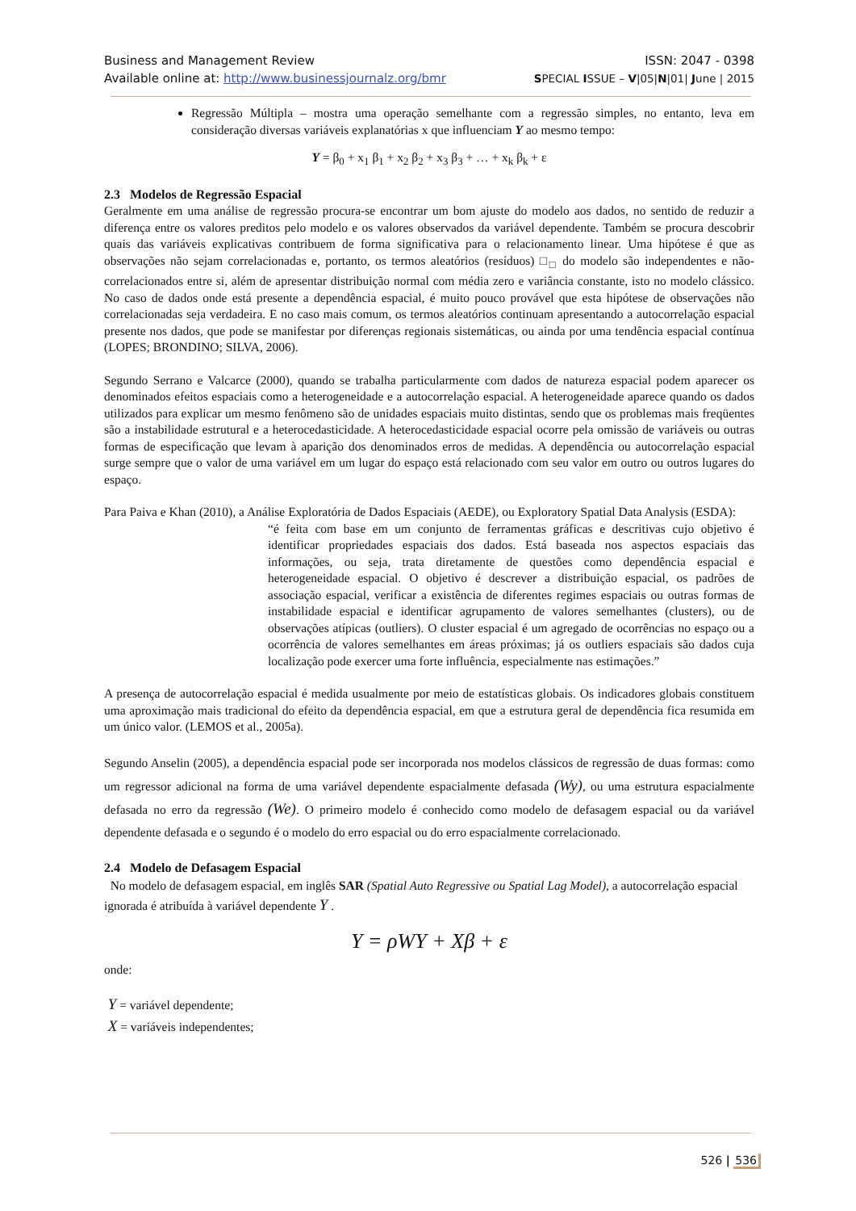Business and Management Review ISSN: 2047 - 0398
Available online at: http://www.businessjournalz.org/bmr SPECIAL ISSUE – V|05|N|01| June | 2015
Regressão Múltipla – mostra uma operação semelhante com a regressão simples, no entanto, leva em consideração diversas variáveis explanatórias x que influenciam Y ao mesmo tempo:
Y = β<sub>0</sub> + x<sub>1</sub> β<sub>1</sub> + x<sub>2</sub> β<sub>2</sub> + x<sub>3</sub> β<sub>3</sub> + … + x<sub>k</sub> β<sub>k</sub> + ε
2.3 Modelos de Regressão Espacial
Geralmente em uma análise de regressão procura-se encontrar um bom ajuste do modelo aos dados, no sentido de reduzir a diferença entre os valores preditos pelo modelo e os valores observados da variável dependente. Também se procura descobrir quais das variáveis explicativas contribuem de forma significativa para o relacionamento linear. Uma hipótese é que as observações não sejam correlacionadas e, portanto, os termos aleatórios (resíduos) □<sub>□</sub> do modelo são independentes e não-correlacionados entre si, além de apresentar distribuição normal com média zero e variância constante, isto no modelo clássico. No caso de dados onde está presente a dependência espacial, é muito pouco provável que esta hipótese de observações não correlacionadas seja verdadeira. E no caso mais comum, os termos aleatórios continuam apresentando a autocorrelação espacial presente nos dados, que pode se manifestar por diferenças regionais sistemáticas, ou ainda por uma tendência espacial contínua (LOPES; BRONDINO; SILVA, 2006).
Segundo Serrano e Valcarce (2000), quando se trabalha particularmente com dados de natureza espacial podem aparecer os denominados efeitos espaciais como a heterogeneidade e a autocorrelação espacial. A heterogeneidade aparece quando os dados utilizados para explicar um mesmo fenômeno são de unidades espaciais muito distintas, sendo que os problemas mais freqüentes são a instabilidade estrutural e a heterocedasticidade. A heterocedasticidade espacial ocorre pela omissão de variáveis ou outras formas de especificação que levam à aparição dos denominados erros de medidas. A dependência ou autocorrelação espacial surge sempre que o valor de uma variável em um lugar do espaço está relacionado com seu valor em outro ou outros lugares do espaço.
Para Paiva e Khan (2010), a Análise Exploratória de Dados Espaciais (AEDE), ou Exploratory Spatial Data Analysis (ESDA):
“é feita com base em um conjunto de ferramentas gráficas e descritivas cujo objetivo é identificar propriedades espaciais dos dados. Está baseada nos aspectos espaciais das informações, ou seja, trata diretamente de questões como dependência espacial e heterogeneidade espacial. O objetivo é descrever a distribuição espacial, os padrões de associação espacial, verificar a existência de diferentes regimes espaciais ou outras formas de instabilidade espacial e identificar agrupamento de valores semelhantes (clusters), ou de observações atípicas (outliers). O cluster espacial é um agregado de ocorrências no espaço ou a ocorrência de valores semelhantes em áreas próximas; já os outliers espaciais são dados cuja localização pode exercer uma forte influência, especialmente nas estimações.”
A presença de autocorrelação espacial é medida usualmente por meio de estatísticas globais. Os indicadores globais constituem uma aproximação mais tradicional do efeito da dependência espacial, em que a estrutura geral de dependência fica resumida em um único valor. (LEMOS et al., 2005a).
Segundo Anselin (2005), a dependência espacial pode ser incorporada nos modelos clássicos de regressão de duas formas: como um regressor adicional na forma de uma variável dependente espacialmente defasada (Wy), ou uma estrutura espacialmente defasada no erro da regressão (We). O primeiro modelo é conhecido como modelo de defasagem espacial ou da variável dependente defasada e o segundo é o modelo do erro espacial ou do erro espacialmente correlacionado.
2.4 Modelo de Defasagem Espacial
No modelo de defasagem espacial, em inglês SAR (Spatial Auto Regressive ou Spatial Lag Model), a autocorrelação espacial ignorada é atribuída à variável dependente Y .
Y = ρWY + Xβ + ε
onde:
Y = variável dependente;
X = variáveis independentes;
526 | 536